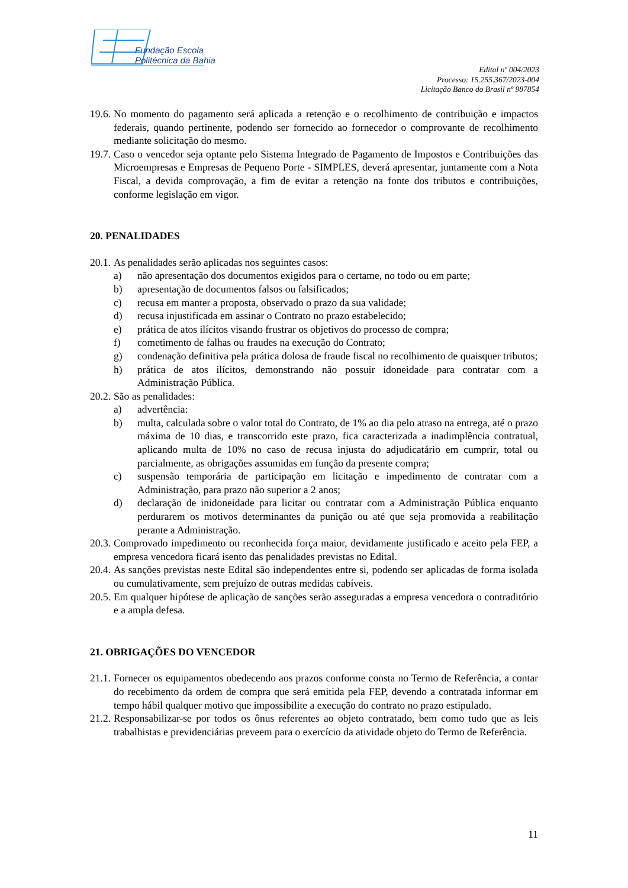Fundação Escola
Politécnica da Bahia
Edital nº 004/2023
Processo: 15.255.367/2023-004
Licitação Banco do Brasil nº 987854
19.6. No momento do pagamento será aplicada a retenção e o recolhimento de contribuição e impactos federais, quando pertinente, podendo ser fornecido ao fornecedor o comprovante de recolhimento mediante solicitação do mesmo.
19.7. Caso o vencedor seja optante pelo Sistema Integrado de Pagamento de Impostos e Contribuições das Microempresas e Empresas de Pequeno Porte - SIMPLES, deverá apresentar, juntamente com a Nota Fiscal, a devida comprovação, a fim de evitar a retenção na fonte dos tributos e contribuições, conforme legislação em vigor.
20. PENALIDADES
20.1. As penalidades serão aplicadas nos seguintes casos:
a) não apresentação dos documentos exigidos para o certame, no todo ou em parte;
b) apresentação de documentos falsos ou falsificados;
c) recusa em manter a proposta, observado o prazo da sua validade;
d) recusa injustificada em assinar o Contrato no prazo estabelecido;
e) prática de atos ilícitos visando frustrar os objetivos do processo de compra;
f) cometimento de falhas ou fraudes na execução do Contrato;
g) condenação definitiva pela prática dolosa de fraude fiscal no recolhimento de quaisquer tributos;
h) prática de atos ilícitos, demonstrando não possuir idoneidade para contratar com a Administração Pública.
20.2. São as penalidades:
a) advertência:
b) multa, calculada sobre o valor total do Contrato, de 1% ao dia pelo atraso na entrega, até o prazo máxima de 10 dias, e transcorrido este prazo, fica caracterizada a inadimplência contratual, aplicando multa de 10% no caso de recusa injusta do adjudicatário em cumprir, total ou parcialmente, as obrigações assumidas em função da presente compra;
c) suspensão temporária de participação em licitação e impedimento de contratar com a Administração, para prazo não superior a 2 anos;
d) declaração de inidoneidade para licitar ou contratar com a Administração Pública enquanto perdurarem os motivos determinantes da punição ou até que seja promovida a reabilitação perante a Administração.
20.3. Comprovado impedimento ou reconhecida força maior, devidamente justificado e aceito pela FEP, a empresa vencedora ficará isento das penalidades previstas no Edital.
20.4. As sanções previstas neste Edital são independentes entre si, podendo ser aplicadas de forma isolada ou cumulativamente, sem prejuízo de outras medidas cabíveis.
20.5. Em qualquer hipótese de aplicação de sanções serão asseguradas a empresa vencedora o contraditório e a ampla defesa.
21. OBRIGAÇÕES DO VENCEDOR
21.1. Fornecer os equipamentos obedecendo aos prazos conforme consta no Termo de Referência, a contar do recebimento da ordem de compra que será emitida pela FEP, devendo a contratada informar em tempo hábil qualquer motivo que impossibilite a execução do contrato no prazo estipulado.
21.2. Responsabilizar-se por todos os ônus referentes ao objeto contratado, bem como tudo que as leis trabalhistas e previdenciárias preveem para o exercício da atividade objeto do Termo de Referência.
11